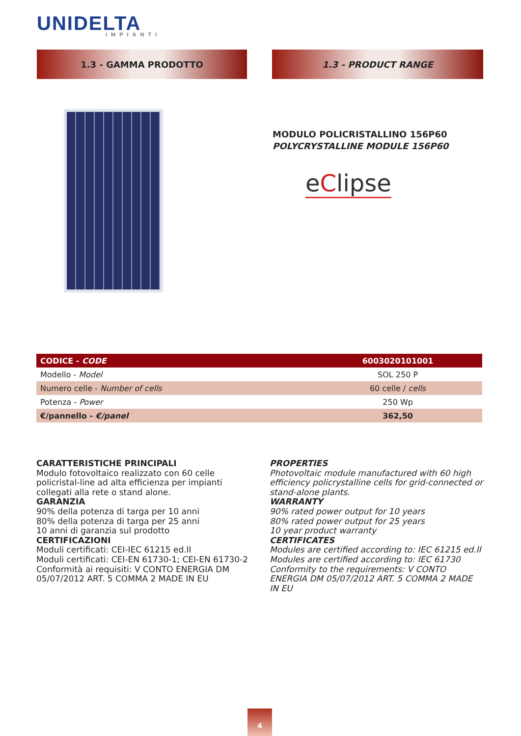UNIDELTA
IMPIANTI
1.3 - GAMMA PRODOTTO 1.3 - PRODUCT RANGE
MODULO POLICRISTALLINO 156P60
POLYCRYSTALLINE MODULE 156P60
eClipse
| CODICE - CODE | 6003020101001 |
| --- | --- |
| Modello - Model | SOL 250 P |
| Numero celle - Number of cells | 60 celle / cells |
| Potenza - Power | 250 Wp |
| €/pannello - €/panel | 362,50 |
CARATTERISTICHE PRINCIPALI
Modulo fotovoltaico realizzato con 60 celle policristal-line ad alta efficienza per impianti collegati alla rete o stand alone.
GARANZIA
90% della potenza di targa per 10 anni
80% della potenza di targa per 25 anni
10 anni di garanzia sul prodotto
CERTIFICAZIONI
Moduli certificati: CEI-IEC 61215 ed.II
Moduli certificati: CEI-EN 61730-1; CEI-EN 61730-2
Conformità ai requisiti: V CONTO ENERGIA DM 05/07/2012 ART. 5 COMMA 2 MADE IN EU
PROPERTIES
Photovoltaic module manufactured with 60 high efficiency policrystalline cells for grid-connected or stand-alone plants.
WARRANTY
90% rated power output for 10 years
80% rated power output for 25 years
10 year product warranty
CERTIFICATES
Modules are certified according to: IEC 61215 ed.II
Modules are certified according to: IEC 61730
Conformity to the requirements: V CONTO ENERGIA DM 05/07/2012 ART. 5 COMMA 2 MADE IN EU
4